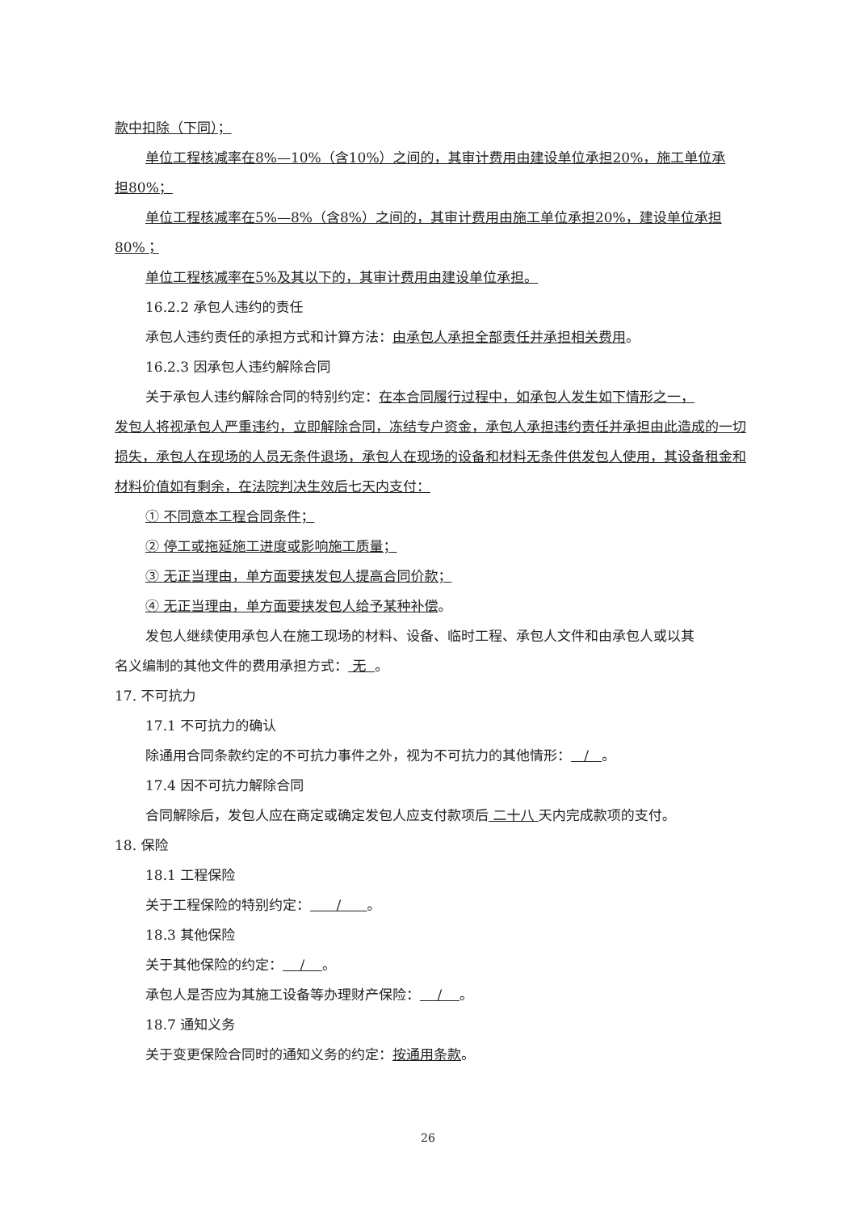款中扣除（下同）；
单位工程核减率在8%—10%（含10%）之间的，其审计费用由建设单位承担20%，施工单位承
担80%；
单位工程核减率在5%—8%（含8%）之间的，其审计费用由施工单位承担20%，建设单位承担
80%；
单位工程核减率在5%及其以下的，其审计费用由建设单位承担。
16.2.2 承包人违约的责任
承包人违约责任的承担方式和计算方法：由承包人承担全部责任并承担相关费用。
16.2.3 因承包人违约解除合同
关于承包人违约解除合同的特别约定：在本合同履行过程中，如承包人发生如下情形之一，
发包人将视承包人严重违约，立即解除合同，冻结专户资金，承包人承担违约责任并承担由此造成的一切损失，承包人在现场的人员无条件退场，承包人在现场的设备和材料无条件供发包人使用，其设备租金和材料价值如有剩余，在法院判决生效后七天内支付：
① 不同意本工程合同条件；
② 停工或拖延施工进度或影响施工质量；
③ 无正当理由，单方面要挟发包人提高合同价款；
④ 无正当理由，单方面要挟发包人给予某种补偿。
发包人继续使用承包人在施工现场的材料、设备、临时工程、承包人文件和由承包人或以其
名义编制的其他文件的费用承担方式： 无 。
17. 不可抗力
17.1 不可抗力的确认
除通用合同条款约定的不可抗力事件之外，视为不可抗力的其他情形： / 。
17.4 因不可抗力解除合同
合同解除后，发包人应在商定或确定发包人应支付款项后 二十八 天内完成款项的支付。
18. 保险
18.1 工程保险
关于工程保险的特别约定： / 。
18.3 其他保险
关于其他保险的约定： / 。
承包人是否应为其施工设备等办理财产保险： / 。
18.7 通知义务
关于变更保险合同时的通知义务的约定：按通用条款。
26